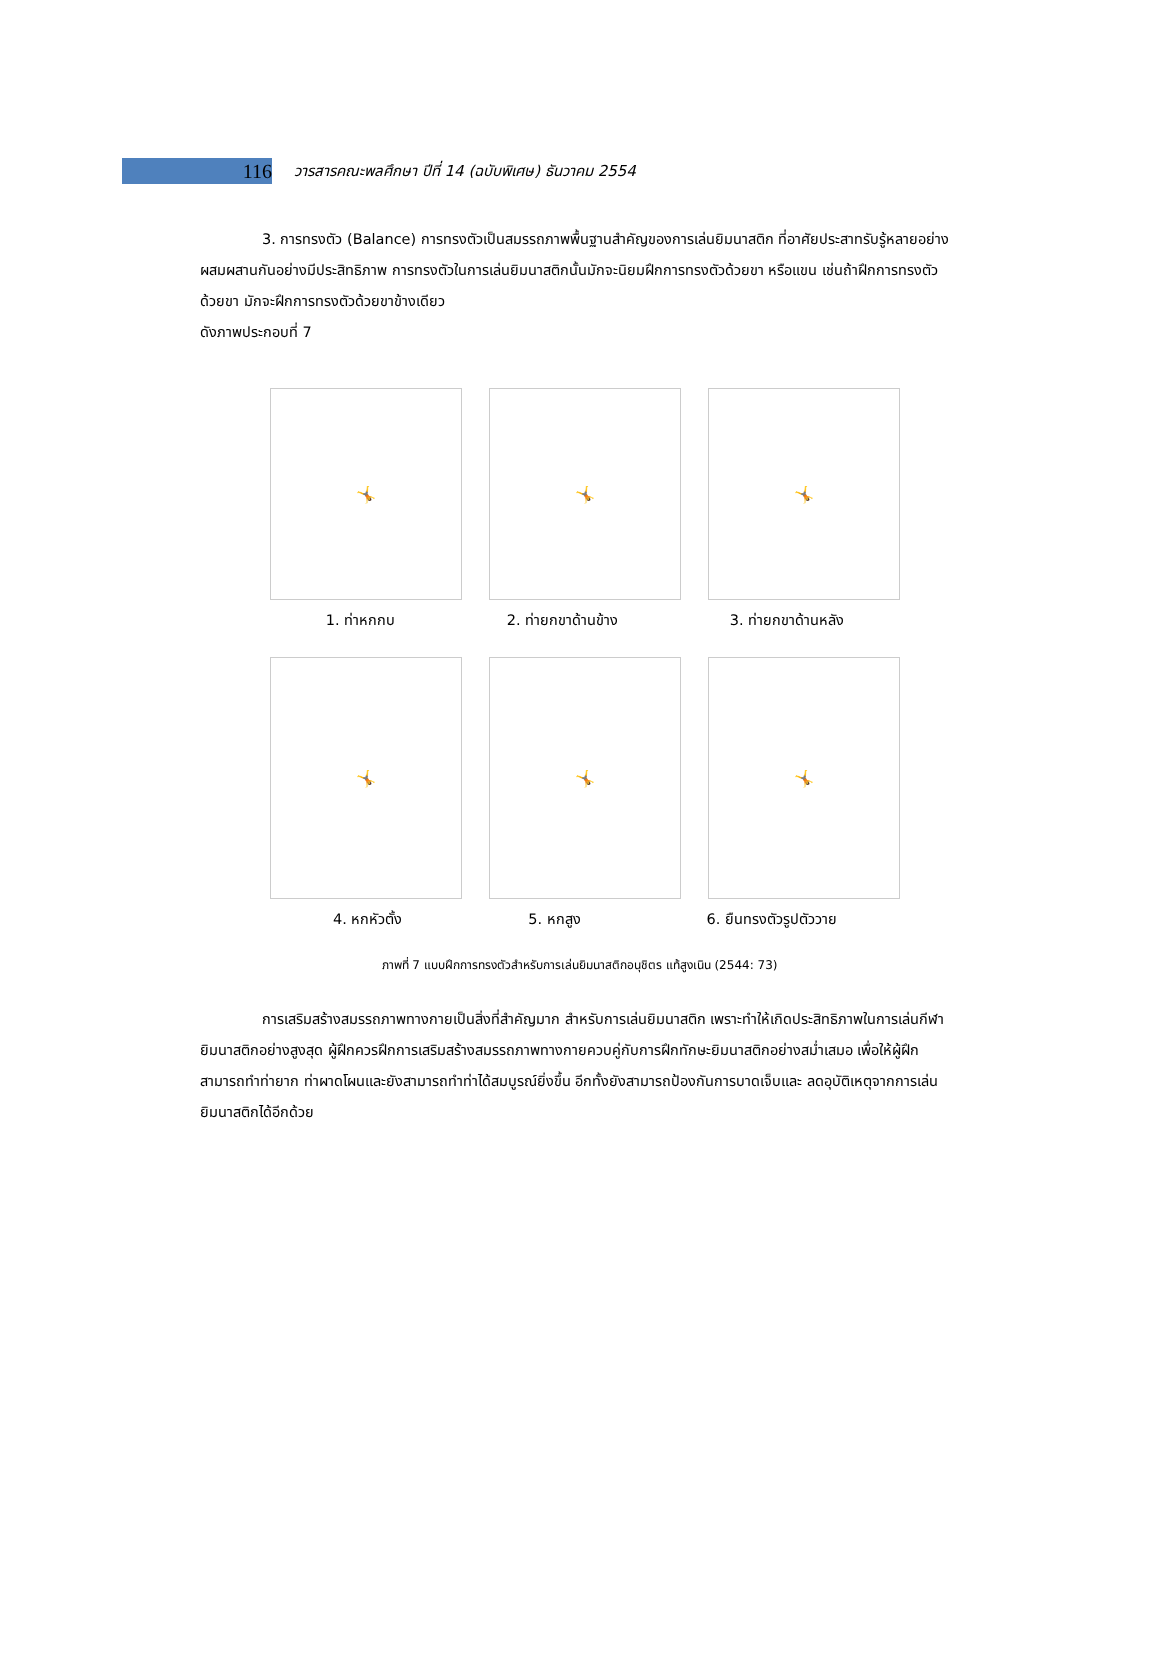116
วารสารคณะพลศึกษา ปีที่ 14 (ฉบับพิเศษ) ธันวาคม 2554
3. การทรงตัว (Balance) การทรงตัวเป็นสมรรถภาพพื้นฐานสำคัญของการเล่นยิมนาสติก ที่อาศัยประสาทรับรู้หลายอย่างผสมผสานกันอย่างมีประสิทธิภาพ การทรงตัวในการเล่นยิมนาสติกนั้นมักจะนิยมฝึกการทรงตัวด้วยขา หรือแขน เช่นถ้าฝึกการทรงตัวด้วยขา มักจะฝึกการทรงตัวด้วยขาข้างเดียว
ดังภาพประกอบที่ 7
🤸 🤸 🤸
1. ท่าหกกบ 2. ท่ายกขาด้านข้าง 3. ท่ายกขาด้านหลัง
🤸 🤸 🤸
4. หกหัวตั้ง 5. หกสูง 6. ยืนทรงตัวรูปตัววาย
ภาพที่ 7 แบบฝึกการทรงตัวสำหรับการเล่นยิมนาสติกอนุชิตร แท้สูงเนิน (2544: 73)
การเสริมสร้างสมรรถภาพทางกายเป็นสิ่งที่สำคัญมาก สำหรับการเล่นยิมนาสติก เพราะทำให้เกิดประสิทธิภาพในการเล่นกีฬายิมนาสติกอย่างสูงสุด ผู้ฝึกควรฝึกการเสริมสร้างสมรรถภาพทางกายควบคู่กับการฝึกทักษะยิมนาสติกอย่างสม่ำเสมอ เพื่อให้ผู้ฝึกสามารถทำท่ายาก ท่าผาดโผนและยังสามารถทำท่าได้สมบูรณ์ยิ่งขึ้น อีกทั้งยังสามารถป้องกันการบาดเจ็บและ ลดอุบัติเหตุจากการเล่นยิมนาสติกได้อีกด้วย